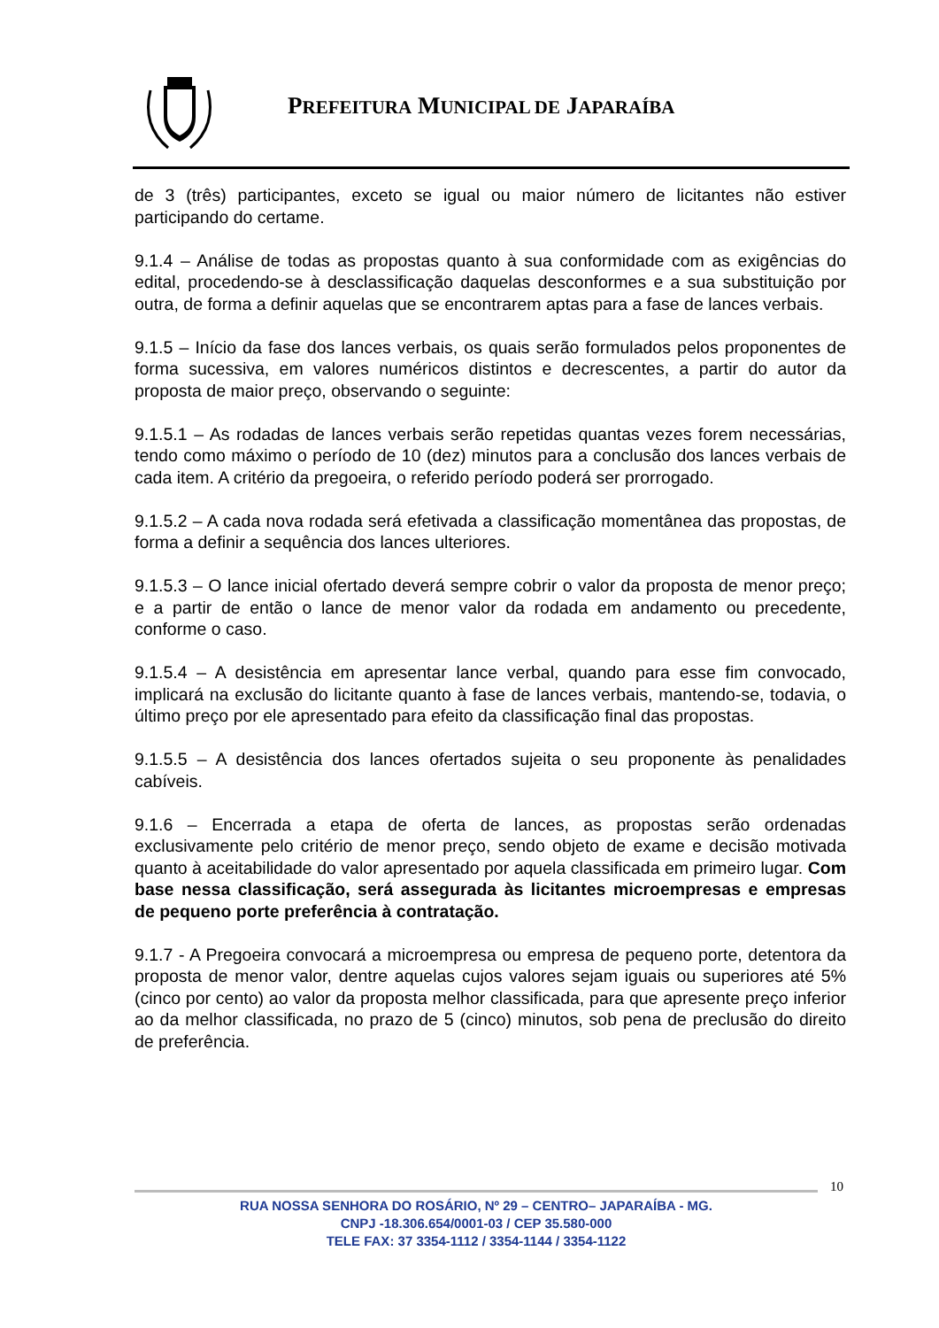PREFEITURA MUNICIPAL DE JAPARAÍBA
de 3 (três) participantes, exceto se igual ou maior número de licitantes não estiver participando do certame.
9.1.4 – Análise de todas as propostas quanto à sua conformidade com as exigências do edital, procedendo-se à desclassificação daquelas desconformes e a sua substituição por outra, de forma a definir aquelas que se encontrarem aptas para a fase de lances verbais.
9.1.5 – Início da fase dos lances verbais, os quais serão formulados pelos proponentes de forma sucessiva, em valores numéricos distintos e decrescentes, a partir do autor da proposta de maior preço, observando o seguinte:
9.1.5.1 – As rodadas de lances verbais serão repetidas quantas vezes forem necessárias, tendo como máximo o período de 10 (dez) minutos para a conclusão dos lances verbais de cada item. A critério da pregoeira, o referido período poderá ser prorrogado.
9.1.5.2 – A cada nova rodada será efetivada a classificação momentânea das propostas, de forma a definir a sequência dos lances ulteriores.
9.1.5.3 – O lance inicial ofertado deverá sempre cobrir o valor da proposta de menor preço; e a partir de então o lance de menor valor da rodada em andamento ou precedente, conforme o caso.
9.1.5.4 – A desistência em apresentar lance verbal, quando para esse fim convocado, implicará na exclusão do licitante quanto à fase de lances verbais, mantendo-se, todavia, o último preço por ele apresentado para efeito da classificação final das propostas.
9.1.5.5 – A desistência dos lances ofertados sujeita o seu proponente às penalidades cabíveis.
9.1.6 – Encerrada a etapa de oferta de lances, as propostas serão ordenadas exclusivamente pelo critério de menor preço, sendo objeto de exame e decisão motivada quanto à aceitabilidade do valor apresentado por aquela classificada em primeiro lugar. Com base nessa classificação, será assegurada às licitantes microempresas e empresas de pequeno porte preferência à contratação.
9.1.7 - A Pregoeira convocará a microempresa ou empresa de pequeno porte, detentora da proposta de menor valor, dentre aquelas cujos valores sejam iguais ou superiores até 5% (cinco por cento) ao valor da proposta melhor classificada, para que apresente preço inferior ao da melhor classificada, no prazo de 5 (cinco) minutos, sob pena de preclusão do direito de preferência.
10
RUA NOSSA SENHORA DO ROSÁRIO, Nº 29 – CENTRO– JAPARAÍBA - MG.
CNPJ -18.306.654/0001-03 / CEP 35.580-000
TELE FAX: 37 3354-1112 / 3354-1144 / 3354-1122